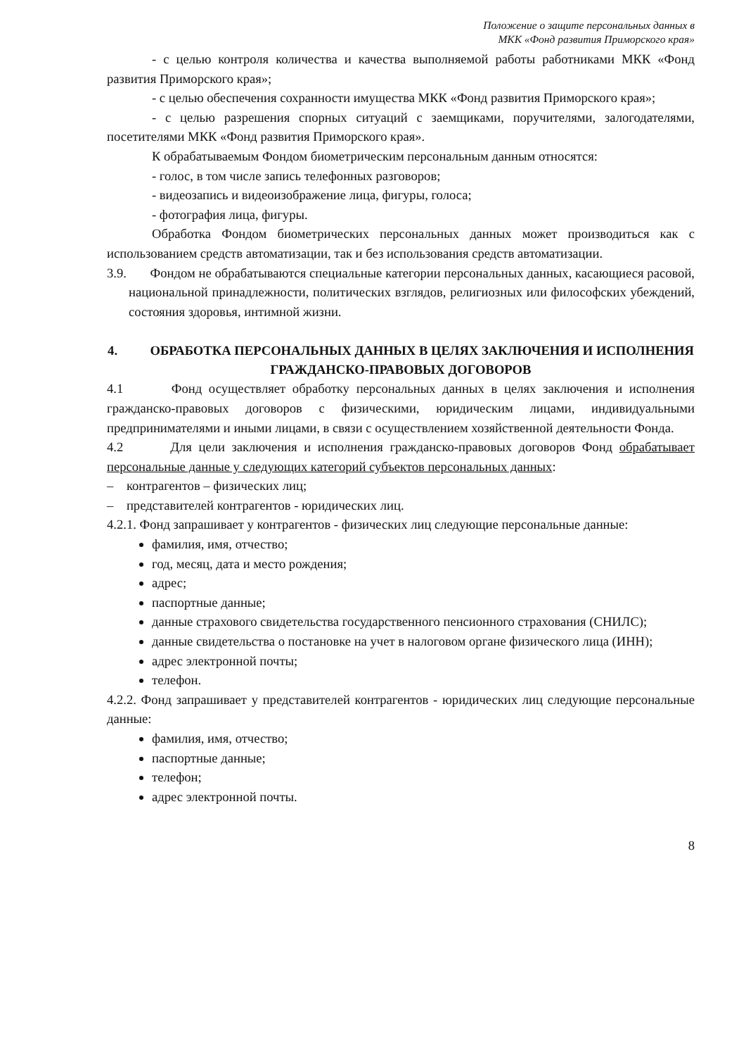Положение о защите персональных данных в
МКК «Фонд развития Приморского края»
- с целью контроля количества и качества выполняемой работы работниками МКК «Фонд развития Приморского края»;
- с целью обеспечения сохранности имущества МКК «Фонд развития Приморского края»;
- с целью разрешения спорных ситуаций с заемщиками, поручителями, залогодателями, посетителями МКК «Фонд развития Приморского края».
К обрабатываемым Фондом биометрическим персональным данным относятся:
- голос, в том числе запись телефонных разговоров;
- видеозапись и видеоизображение лица, фигуры, голоса;
- фотография лица, фигуры.
Обработка Фондом биометрических персональных данных может производиться как с использованием средств автоматизации, так и без использования средств автоматизации.
3.9. Фондом не обрабатываются специальные категории персональных данных, касающиеся расовой, национальной принадлежности, политических взглядов, религиозных или философских убеждений, состояния здоровья, интимной жизни.
4. ОБРАБОТКА ПЕРСОНАЛЬНЫХ ДАННЫХ В ЦЕЛЯХ ЗАКЛЮЧЕНИЯ И ИСПОЛНЕНИЯ ГРАЖДАНСКО-ПРАВОВЫХ ДОГОВОРОВ
4.1 Фонд осуществляет обработку персональных данных в целях заключения и исполнения гражданско-правовых договоров с физическими, юридическим лицами, индивидуальными предпринимателями и иными лицами, в связи с осуществлением хозяйственной деятельности Фонда.
4.2 Для цели заключения и исполнения гражданско-правовых договоров Фонд обрабатывает персональные данные у следующих категорий субъектов персональных данных:
– контрагентов – физических лиц;
– представителей контрагентов - юридических лиц.
4.2.1. Фонд запрашивает у контрагентов - физических лиц следующие персональные данные:
фамилия, имя, отчество;
год, месяц, дата и место рождения;
адрес;
паспортные данные;
данные страхового свидетельства государственного пенсионного страхования (СНИЛС);
данные свидетельства о постановке на учет в налоговом органе физического лица (ИНН);
адрес электронной почты;
телефон.
4.2.2. Фонд запрашивает у представителей контрагентов - юридических лиц следующие персональные данные:
фамилия, имя, отчество;
паспортные данные;
телефон;
адрес электронной почты.
8